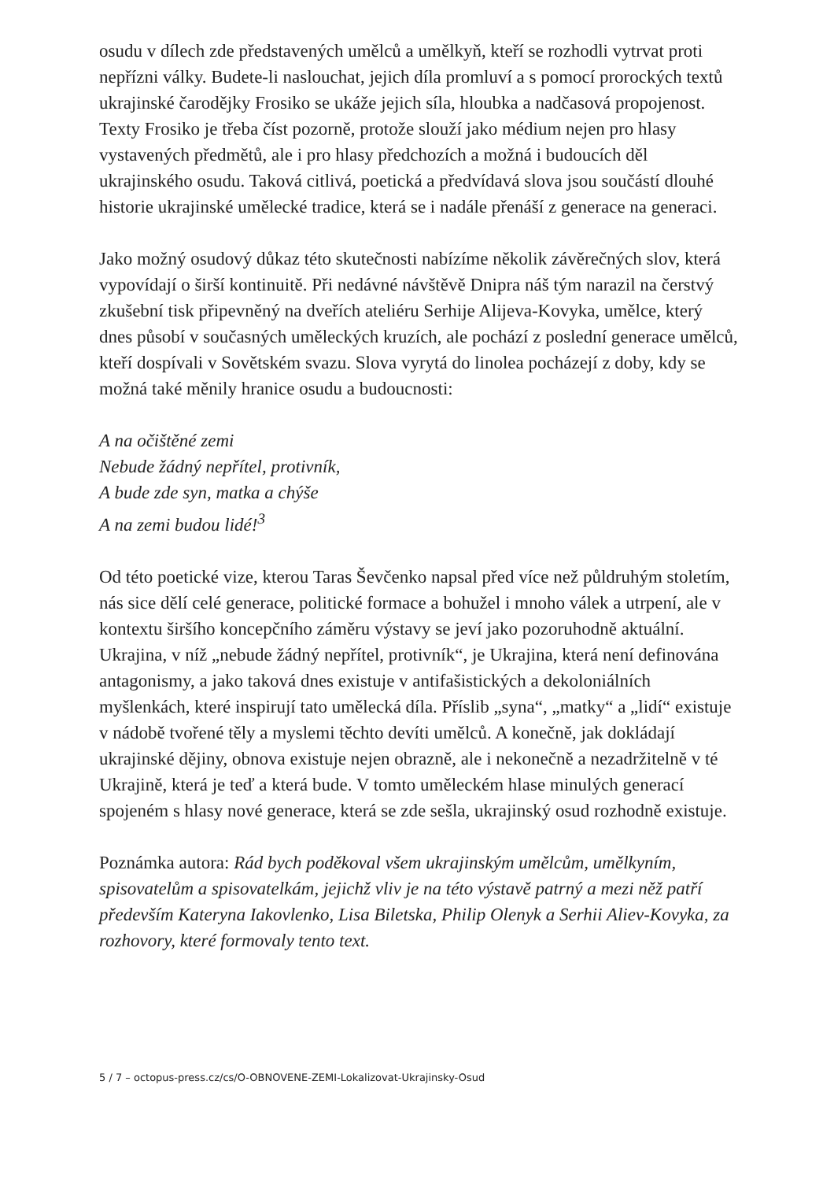osudu v dílech zde představených umělců a umělkyň, kteří se rozhodli vytrvat proti nepřízni války. Budete-li naslouchat, jejich díla promluví a s pomocí prorockých textů ukrajinské čarodějky Frosiko se ukáže jejich síla, hloubka a nadčasová propojenost. Texty Frosiko je třeba číst pozorně, protože slouží jako médium nejen pro hlasy vystavených předmětů, ale i pro hlasy předchozích a možná i budoucích děl ukrajinského osudu. Taková citlivá, poetická a předvídavá slova jsou součástí dlouhé historie ukrajinské umělecké tradice, která se i nadále přenáší z generace na generaci.
Jako možný osudový důkaz této skutečnosti nabízíme několik závěrečných slov, která vypovídají o širší kontinuitě. Při nedávné návštěvě Dnipra náš tým narazil na čerstvý zkušební tisk připevněný na dveřích ateliéru Serhije Alijeva-Kovyka, umělce, který dnes působí v současných uměleckých kruzích, ale pochází z poslední generace umělců, kteří dospívali v Sovětském svazu. Slova vyrytá do linolea pocházejí z doby, kdy se možná také měnily hranice osudu a budoucnosti:
A na očištěné zemi
Nebude žádný nepřítel, protivník,
A bude zde syn, matka a chýše
A na zemi budou lidé!<sup>3</sup>
Od této poetické vize, kterou Taras Ševčenko napsal před více než půldruhým stoletím, nás sice dělí celé generace, politické formace a bohužel i mnoho válek a utrpení, ale v kontextu širšího koncepčního záměru výstavy se jeví jako pozoruhodně aktuální. Ukrajina, v níž „nebude žádný nepřítel, protivník“, je Ukrajina, která není definována antagonismy, a jako taková dnes existuje v antifašistických a dekoloniálních myšlenkách, které inspirují tato umělecká díla. Příslib „syna“, „matky“ a „lidí“ existuje v nádobě tvořené těly a myslemi těchto devíti umělců. A konečně, jak dokládají ukrajinské dějiny, obnova existuje nejen obrazně, ale i nekonečně a nezadržitelně v té Ukrajině, která je teď a která bude. V tomto uměleckém hlase minulých generací spojeném s hlasy nové generace, která se zde sešla, ukrajinský osud rozhodně existuje.
Poznámka autora: Rád bych poděkoval všem ukrajinským umělcům, umělkyním, spisovatelům a spisovatelkám, jejichž vliv je na této výstavě patrný a mezi něž patří především Kateryna Iakovlenko, Lisa Biletska, Philip Olenyk a Serhii Aliev-Kovyka, za rozhovory, které formovaly tento text.
5 / 7 – octopus-press.cz/cs/O-OBNOVENE-ZEMI-Lokalizovat-Ukrajinsky-Osud